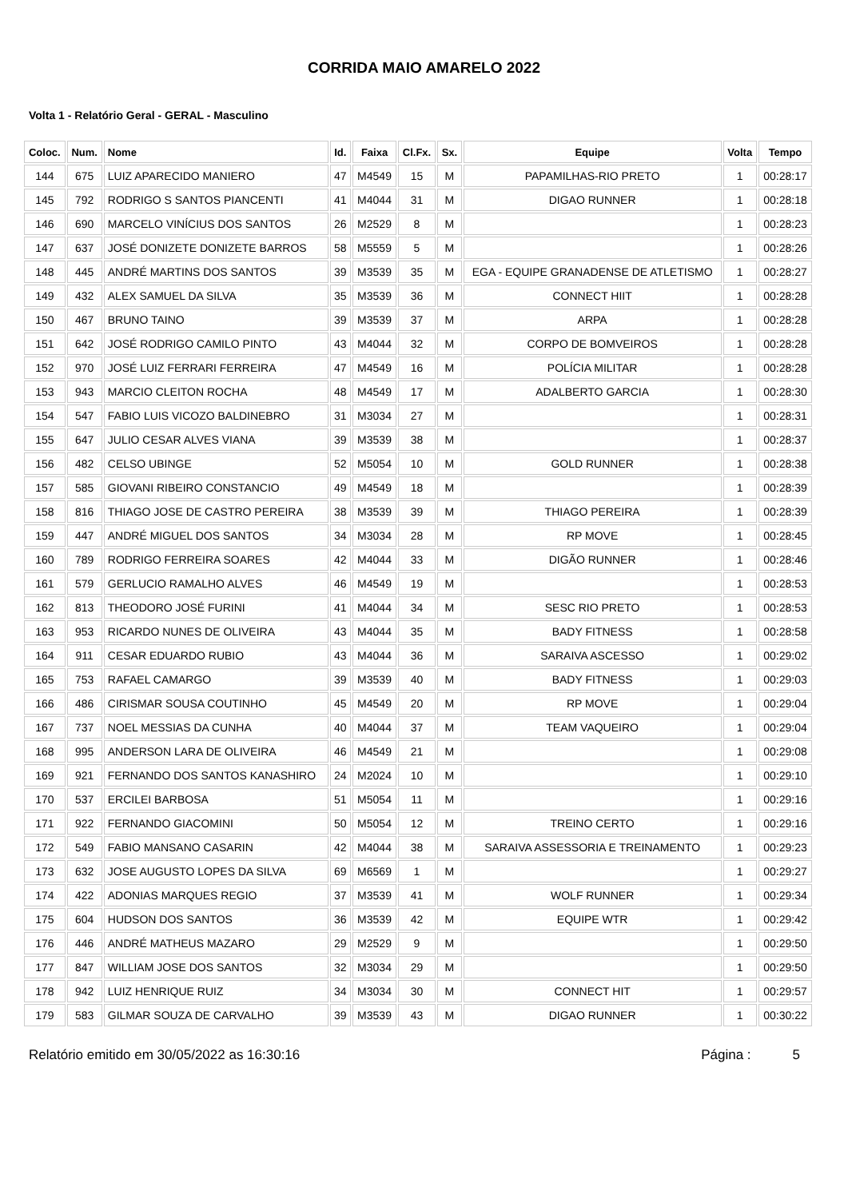CORRIDA MAIO AMARELO 2022
Volta 1 - Relatório Geral - GERAL - Masculino
| Coloc. | Num. | Nome | Id. | Faixa | Cl.Fx. | Sx. | Equipe | Volta | Tempo |
| --- | --- | --- | --- | --- | --- | --- | --- | --- | --- |
| 144 | 675 | LUIZ APARECIDO MANIERO | 47 | M4549 | 15 | M | PAPAMILHAS-RIO PRETO | 1 | 00:28:17 |
| 145 | 792 | RODRIGO S SANTOS PIANCENTI | 41 | M4044 | 31 | M | DIGAO RUNNER | 1 | 00:28:18 |
| 146 | 690 | MARCELO VINÍCIUS DOS SANTOS | 26 | M2529 | 8 | M | | 1 | 00:28:23 |
| 147 | 637 | JOSÉ DONIZETE DONIZETE BARROS | 58 | M5559 | 5 | M | | 1 | 00:28:26 |
| 148 | 445 | ANDRÉ MARTINS DOS SANTOS | 39 | M3539 | 35 | M | EGA - EQUIPE GRANADENSE DE ATLETISMO | 1 | 00:28:27 |
| 149 | 432 | ALEX SAMUEL DA SILVA | 35 | M3539 | 36 | M | CONNECT HIIT | 1 | 00:28:28 |
| 150 | 467 | BRUNO TAINO | 39 | M3539 | 37 | M | ARPA | 1 | 00:28:28 |
| 151 | 642 | JOSÉ RODRIGO CAMILO PINTO | 43 | M4044 | 32 | M | CORPO DE BOMVEIROS | 1 | 00:28:28 |
| 152 | 970 | JOSÉ LUIZ FERRARI FERREIRA | 47 | M4549 | 16 | M | POLÍCIA MILITAR | 1 | 00:28:28 |
| 153 | 943 | MARCIO CLEITON ROCHA | 48 | M4549 | 17 | M | ADALBERTO GARCIA | 1 | 00:28:30 |
| 154 | 547 | FABIO LUIS VICOZO BALDINEBRO | 31 | M3034 | 27 | M | | 1 | 00:28:31 |
| 155 | 647 | JULIO CESAR ALVES VIANA | 39 | M3539 | 38 | M | | 1 | 00:28:37 |
| 156 | 482 | CELSO UBINGE | 52 | M5054 | 10 | M | GOLD RUNNER | 1 | 00:28:38 |
| 157 | 585 | GIOVANI RIBEIRO CONSTANCIO | 49 | M4549 | 18 | M | | 1 | 00:28:39 |
| 158 | 816 | THIAGO JOSE DE CASTRO PEREIRA | 38 | M3539 | 39 | M | THIAGO PEREIRA | 1 | 00:28:39 |
| 159 | 447 | ANDRÉ MIGUEL DOS SANTOS | 34 | M3034 | 28 | M | RP MOVE | 1 | 00:28:45 |
| 160 | 789 | RODRIGO FERREIRA SOARES | 42 | M4044 | 33 | M | DIGÃO RUNNER | 1 | 00:28:46 |
| 161 | 579 | GERLUCIO RAMALHO ALVES | 46 | M4549 | 19 | M | | 1 | 00:28:53 |
| 162 | 813 | THEODORO JOSÉ FURINI | 41 | M4044 | 34 | M | SESC RIO PRETO | 1 | 00:28:53 |
| 163 | 953 | RICARDO NUNES DE OLIVEIRA | 43 | M4044 | 35 | M | BADY FITNESS | 1 | 00:28:58 |
| 164 | 911 | CESAR EDUARDO RUBIO | 43 | M4044 | 36 | M | SARAIVA ASCESSO | 1 | 00:29:02 |
| 165 | 753 | RAFAEL CAMARGO | 39 | M3539 | 40 | M | BADY FITNESS | 1 | 00:29:03 |
| 166 | 486 | CIRISMAR SOUSA COUTINHO | 45 | M4549 | 20 | M | RP MOVE | 1 | 00:29:04 |
| 167 | 737 | NOEL MESSIAS DA CUNHA | 40 | M4044 | 37 | M | TEAM VAQUEIRO | 1 | 00:29:04 |
| 168 | 995 | ANDERSON LARA DE OLIVEIRA | 46 | M4549 | 21 | M | | 1 | 00:29:08 |
| 169 | 921 | FERNANDO DOS SANTOS KANASHIRO | 24 | M2024 | 10 | M | | 1 | 00:29:10 |
| 170 | 537 | ERCILEI BARBOSA | 51 | M5054 | 11 | M | | 1 | 00:29:16 |
| 171 | 922 | FERNANDO GIACOMINI | 50 | M5054 | 12 | M | TREINO CERTO | 1 | 00:29:16 |
| 172 | 549 | FABIO MANSANO CASARIN | 42 | M4044 | 38 | M | SARAIVA ASSESSORIA E TREINAMENTO | 1 | 00:29:23 |
| 173 | 632 | JOSE AUGUSTO LOPES DA SILVA | 69 | M6569 | 1 | M | | 1 | 00:29:27 |
| 174 | 422 | ADONIAS MARQUES REGIO | 37 | M3539 | 41 | M | WOLF RUNNER | 1 | 00:29:34 |
| 175 | 604 | HUDSON DOS SANTOS | 36 | M3539 | 42 | M | EQUIPE WTR | 1 | 00:29:42 |
| 176 | 446 | ANDRÉ MATHEUS MAZARO | 29 | M2529 | 9 | M | | 1 | 00:29:50 |
| 177 | 847 | WILLIAM JOSE DOS SANTOS | 32 | M3034 | 29 | M | | 1 | 00:29:50 |
| 178 | 942 | LUIZ HENRIQUE RUIZ | 34 | M3034 | 30 | M | CONNECT HIT | 1 | 00:29:57 |
| 179 | 583 | GILMAR SOUZA DE CARVALHO | 39 | M3539 | 43 | M | DIGAO RUNNER | 1 | 00:30:22 |
Relatório emitido em 30/05/2022 as 16:30:16 Página : 5